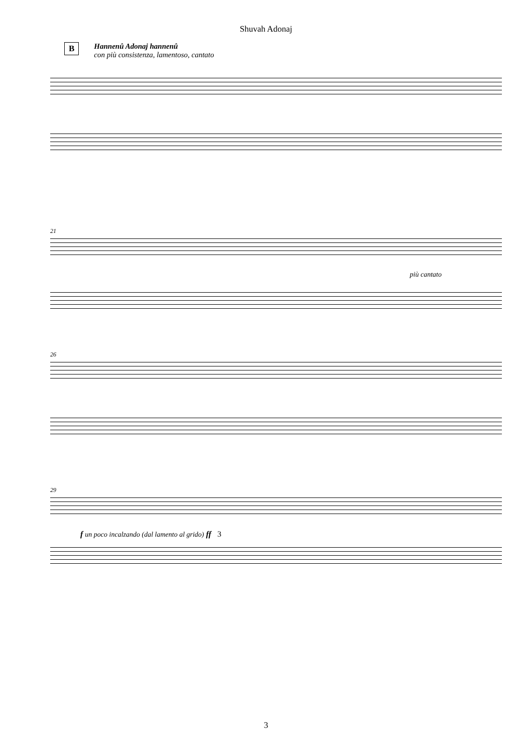Shuvah Adonaj
B Hannenû Adonaj hannenû
con più consistenza, lamentoso, cantato
21
più cantato
26
29
f un poco incalzando (dal lamento al grido) ff 3
3